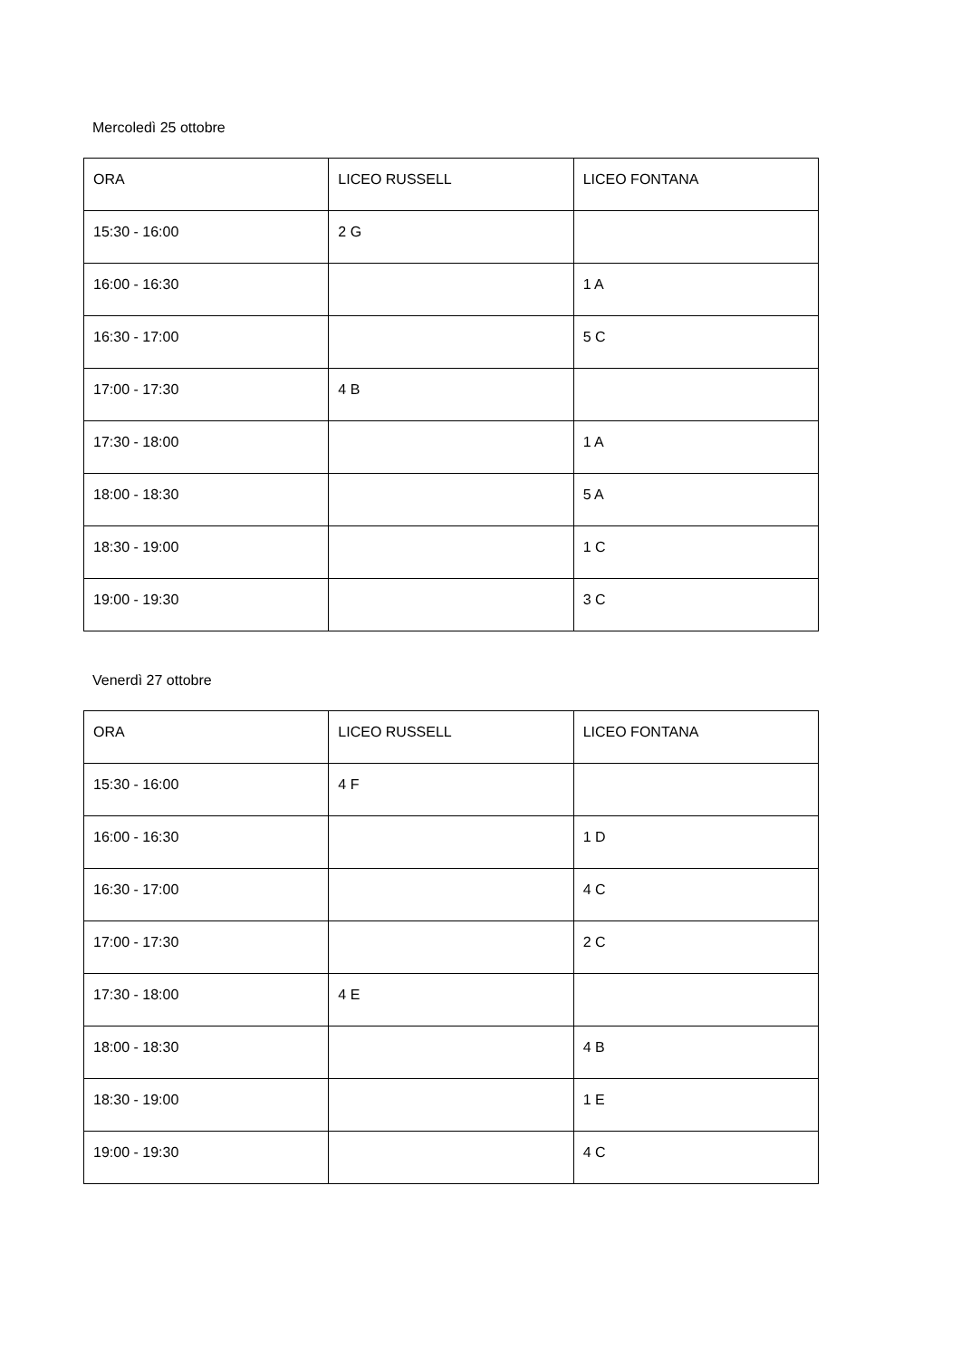Mercoledì 25 ottobre
| ORA | LICEO RUSSELL | LICEO FONTANA |
| 15:30 - 16:00 | 2 G | |
| 16:00 - 16:30 | | 1 A |
| 16:30 - 17:00 | | 5 C |
| 17:00 - 17:30 | 4 B | |
| 17:30 - 18:00 | | 1 A |
| 18:00 - 18:30 | | 5 A |
| 18:30 - 19:00 | | 1 C |
| 19:00 - 19:30 | | 3 C |
Venerdì 27 ottobre
| ORA | LICEO RUSSELL | LICEO FONTANA |
| 15:30 - 16:00 | 4 F | |
| 16:00 - 16:30 | | 1 D |
| 16:30 - 17:00 | | 4 C |
| 17:00 - 17:30 | | 2 C |
| 17:30 - 18:00 | 4 E | |
| 18:00 - 18:30 | | 4 B |
| 18:30 - 19:00 | | 1 E |
| 19:00 - 19:30 | | 4 C |